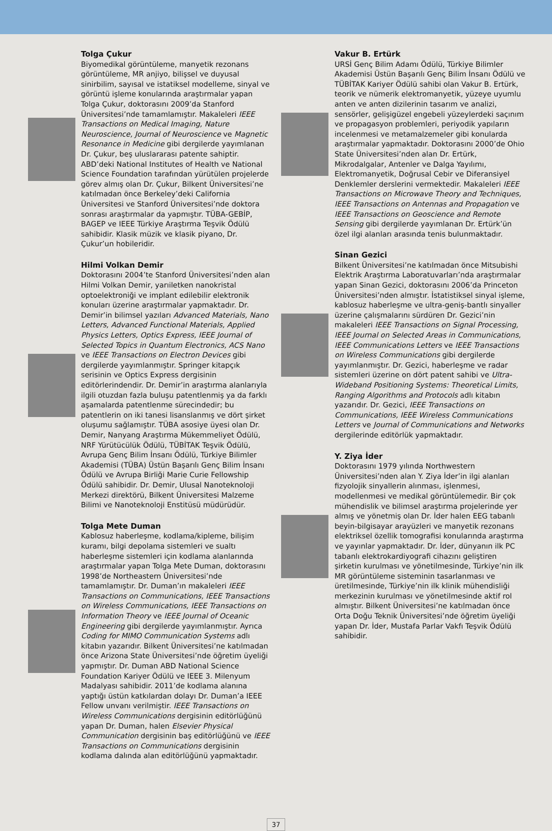Tolga Çukur
Biyomedikal görüntüleme, manyetik rezonans görüntüleme, MR anjiyo, bilişsel ve duyusal sinirbilim, sayısal ve istatiksel modelleme, sinyal ve görüntü işleme konularında araştırmalar yapan Tolga Çukur, doktorasını 2009’da Stanford Üniversitesi’nde tamamlamıştır. Makaleleri IEEE Transactions on Medical Imaging, Nature Neuroscience, Journal of Neuroscience ve Magnetic Resonance in Medicine gibi dergilerde yayımlanan Dr. Çukur, beş uluslararası patente sahiptir. ABD’deki National Institutes of Health ve National Science Foundation tarafından yürütülen projelerde görev almış olan Dr. Çukur, Bilkent Üniversitesi’ne katılmadan önce Berkeley’deki California Üniversitesi ve Stanford Üniversitesi’nde doktora sonrası araştırmalar da yapmıştır. TÜBA-GEBİP, BAGEP ve IEEE Türkiye Araştırma Teşvik Ödülü sahibidir. Klasik müzik ve klasik piyano, Dr. Çukur’un hobileridir.
Hilmi Volkan Demir
Doktorasını 2004’te Stanford Üniversitesi’nden alan Hilmi Volkan Demir, yarıiletken nanokristal optoelektroniği ve implant edilebilir elektronik konuları üzerine araştırmalar yapmaktadır. Dr. Demir’in bilimsel yazıları Advanced Materials, Nano Letters, Advanced Functional Materials, Applied Physics Letters, Optics Express, IEEE Journal of Selected Topics in Quantum Electronics, ACS Nano ve IEEE Transactions on Electron Devices gibi dergilerde yayımlanmıştır. Springer kitapçık serisinin ve Optics Express dergisinin editörlerindendir. Dr. Demir’in araştırma alanlarıyla ilgili otuzdan fazla buluşu patentlenmiş ya da farklı aşamalarda patentlenme sürecindedir; bu patentlerin on iki tanesi lisanslanmış ve dört şirket oluşumu sağlamıştır. TÜBA asosiye üyesi olan Dr. Demir, Nanyang Araştırma Mükemmeliyet Ödülü, NRF Yürütücülük Ödülü, TÜBİTAK Teşvik Ödülü, Avrupa Genç Bilim İnsanı Ödülü, Türkiye Bilimler Akademisi (TÜBA) Üstün Başarılı Genç Bilim İnsanı Ödülü ve Avrupa Birliği Marie Curie Fellowship Ödülü sahibidir. Dr. Demir, Ulusal Nanoteknoloji Merkezi direktörü, Bilkent Üniversitesi Malzeme Bilimi ve Nanoteknoloji Enstitüsü müdürüdür.
Tolga Mete Duman
Kablosuz haberleşme, kodlama/kipleme, bilişim kuramı, bilgi depolama sistemleri ve sualtı haberleşme sistemleri için kodlama alanlarında araştırmalar yapan Tolga Mete Duman, doktorasını 1998’de Northeastern Üniversitesi’nde tamamlamıştır. Dr. Duman’ın makaleleri IEEE Transactions on Communications, IEEE Transactions on Wireless Communications, IEEE Transactions on Information Theory ve IEEE Journal of Oceanic Engineering gibi dergilerde yayımlanmıştır. Ayrıca Coding for MIMO Communication Systems adlı kitabın yazarıdır. Bilkent Üniversitesi’ne katılmadan önce Arizona State Üniversitesi’nde öğretim üyeliği yapmıştır. Dr. Duman ABD National Science Foundation Kariyer Ödülü ve IEEE 3. Milenyum Madalyası sahibidir. 2011’de kodlama alanına yaptığı üstün katkılardan dolayı Dr. Duman’a IEEE Fellow unvanı verilmiştir. IEEE Transactions on Wireless Communications dergisinin editörlüğünü yapan Dr. Duman, halen Elsevier Physical Communication dergisinin baş editörlüğünü ve IEEE Transactions on Communications dergisinin kodlama dalında alan editörlüğünü yapmaktadır.
Vakur B. Ertürk
URSİ Genç Bilim Adamı Ödülü, Türkiye Bilimler Akademisi Üstün Başarılı Genç Bilim İnsanı Ödülü ve TÜBİTAK Kariyer Ödülü sahibi olan Vakur B. Ertürk, teorik ve nümerik elektromanyetik, yüzeye uyumlu anten ve anten dizilerinin tasarım ve analizi, sensörler, gelişigüzel engebeli yüzeylerdeki saçınım ve propagasyon problemleri, periyodik yapıların incelenmesi ve metamalzemeler gibi konularda araştırmalar yapmaktadır. Doktorasını 2000’de Ohio State Üniversitesi’nden alan Dr. Ertürk, Mikrodalgalar, Antenler ve Dalga Yayılımı, Elektromanyetik, Doğrusal Cebir ve Diferansiyel Denklemler derslerini vermektedir. Makaleleri IEEE Transactions on Microwave Theory and Techniques, IEEE Transactions on Antennas and Propagation ve IEEE Transactions on Geoscience and Remote Sensing gibi dergilerde yayımlanan Dr. Ertürk’ün özel ilgi alanları arasında tenis bulunmaktadır.
Sinan Gezici
Bilkent Üniversitesi’ne katılmadan önce Mitsubishi Elektrik Araştırma Laboratuvarları’nda araştırmalar yapan Sinan Gezici, doktorasını 2006’da Princeton Üniversitesi’nden almıştır. İstatistiksel sinyal işleme, kablosuz haberleşme ve ultra-geniş-bantlı sinyaller üzerine çalışmalarını sürdüren Dr. Gezici’nin makaleleri IEEE Transactions on Signal Processing, IEEE Journal on Selected Areas in Communications, IEEE Communications Letters ve IEEE Transactions on Wireless Communications gibi dergilerde yayımlanmıştır. Dr. Gezici, haberleşme ve radar sistemleri üzerine on dört patent sahibi ve Ultra-Wideband Positioning Systems: Theoretical Limits, Ranging Algorithms and Protocols adlı kitabın yazarıdır. Dr. Gezici, IEEE Transactions on Communications, IEEE Wireless Communications Letters ve Journal of Communications and Networks dergilerinde editörlük yapmaktadır.
Y. Ziya İder
Doktorasını 1979 yılında Northwestern Üniversitesi’nden alan Y. Ziya İder’in ilgi alanları fizyolojik sinyallerin alınması, işlenmesi, modellenmesi ve medikal görüntülemedir. Bir çok mühendislik ve bilimsel araştırma projelerinde yer almış ve yönetmiş olan Dr. İder halen EEG tabanlı beyin-bilgisayar arayüzleri ve manyetik rezonans elektriksel özellik tomografisi konularında araştırma ve yayınlar yapmaktadır. Dr. İder, dünyanın ilk PC tabanlı elektrokardiyografi cihazını geliştiren şirketin kurulması ve yönetilmesinde, Türkiye’nin ilk MR görüntüleme sisteminin tasarlanması ve üretilmesinde, Türkiye’nin ilk klinik mühendisliği merkezinin kurulması ve yönetilmesinde aktif rol almıştır. Bilkent Üniversitesi’ne katılmadan önce Orta Doğu Teknik Üniversitesi’nde öğretim üyeliği yapan Dr. İder, Mustafa Parlar Vakfı Teşvik Ödülü sahibidir.
37